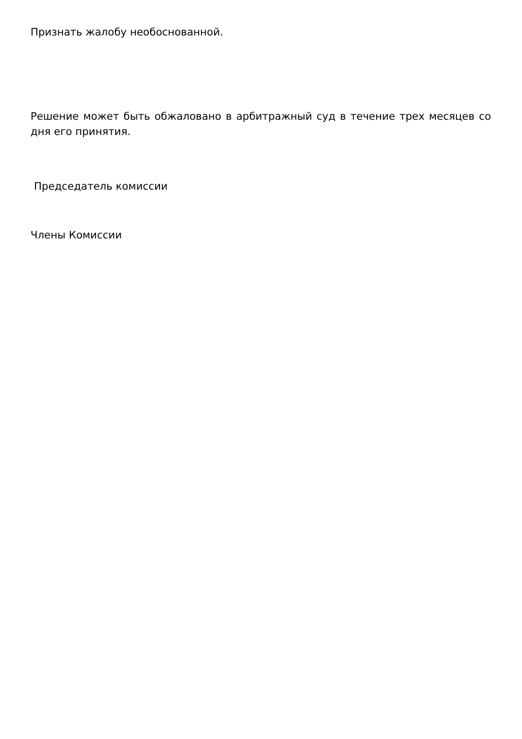Признать жалобу необоснованной.
Решение может быть обжаловано в арбитражный суд в течение трех месяцев со дня его принятия.
Председатель комиссии
Члены Комиссии